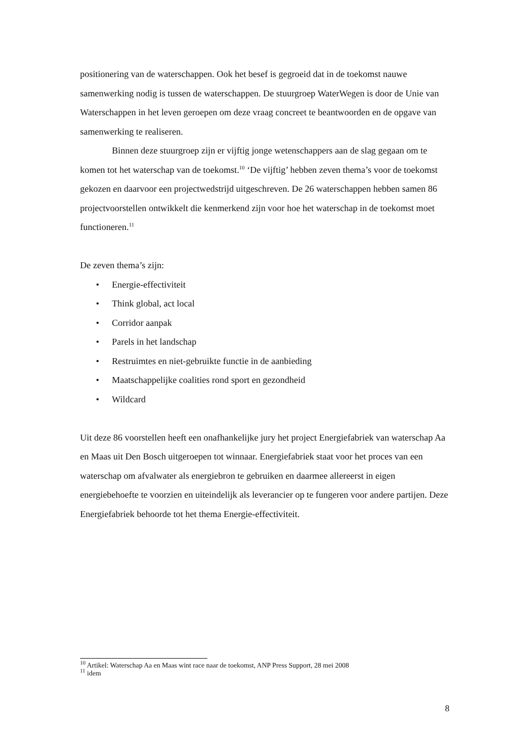positionering van de waterschappen. Ook het besef is gegroeid dat in de toekomst nauwe samenwerking nodig is tussen de waterschappen. De stuurgroep WaterWegen is door de Unie van Waterschappen in het leven geroepen om deze vraag concreet te beantwoorden en de opgave van samenwerking te realiseren.
Binnen deze stuurgroep zijn er vijftig jonge wetenschappers aan de slag gegaan om te komen tot het waterschap van de toekomst.<sup>10</sup> ‘De vijftig’ hebben zeven thema’s voor de toekomst gekozen en daarvoor een projectwedstrijd uitgeschreven. De 26 waterschappen hebben samen 86 projectvoorstellen ontwikkelt die kenmerkend zijn voor hoe het waterschap in de toekomst moet functioneren.<sup>11</sup>
De zeven thema’s zijn:
• Energie-effectiviteit
• Think global, act local
• Corridor aanpak
• Parels in het landschap
• Restruimtes en niet-gebruikte functie in de aanbieding
• Maatschappelijke coalities rond sport en gezondheid
• Wildcard
Uit deze 86 voorstellen heeft een onafhankelijke jury het project Energiefabriek van waterschap Aa en Maas uit Den Bosch uitgeroepen tot winnaar. Energiefabriek staat voor het proces van een waterschap om afvalwater als energiebron te gebruiken en daarmee allereerst in eigen energiebehoefte te voorzien en uiteindelijk als leverancier op te fungeren voor andere partijen. Deze Energiefabriek behoorde tot het thema Energie-effectiviteit.
<sup>10</sup> Artikel: Waterschap Aa en Maas wint race naar de toekomst, ANP Press Support, 28 mei 2008
<sup>11</sup> idem
8